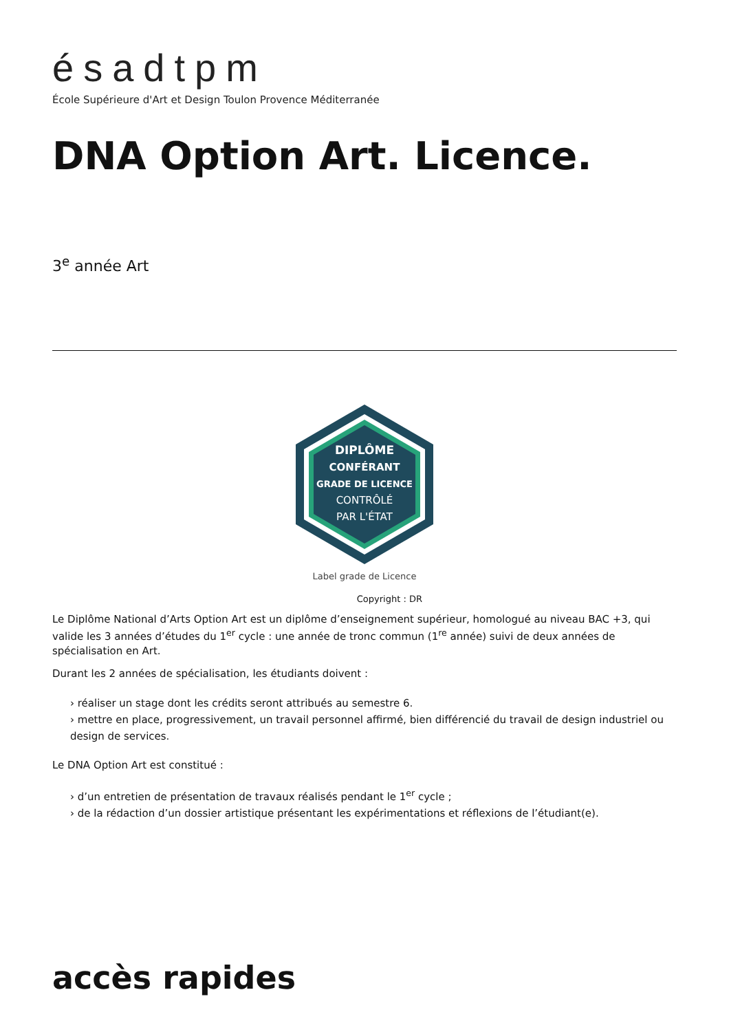ésadtpm
École Supérieure d'Art et Design Toulon Provence Méditerranée
DNA Option Art. Licence.
3<sup>e</sup> année Art
DIPLÔME
CONFÉRANT
GRADE DE LICENCE
CONTRÔLÉ
PAR L'ÉTAT
Label grade de Licence
Copyright : DR
Le Diplôme National d’Arts Option Art est un diplôme d’enseignement supérieur, homologué au niveau BAC +3, qui valide les 3 années d’études du 1<sup>er</sup> cycle : une année de tronc commun (1<sup>re</sup> année) suivi de deux années de spécialisation en Art.
Durant les 2 années de spécialisation, les étudiants doivent :
› réaliser un stage dont les crédits seront attribués au semestre 6.
› mettre en place, progressivement, un travail personnel affirmé, bien différencié du travail de design industriel ou design de services.
Le DNA Option Art est constitué :
› d’un entretien de présentation de travaux réalisés pendant le 1<sup>er</sup> cycle ;
› de la rédaction d’un dossier artistique présentant les expérimentations et réflexions de l’étudiant(e).
accès rapides